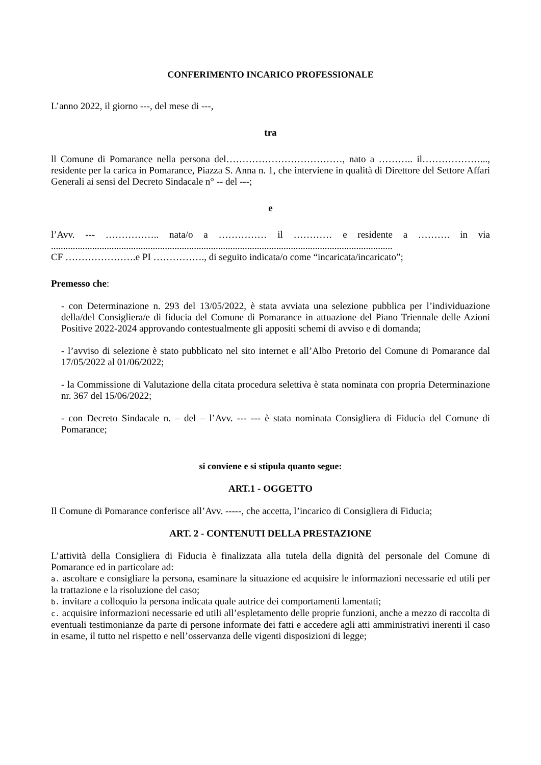CONFERIMENTO INCARICO PROFESSIONALE
L’anno 2022, il giorno ---, del mese di ---,
tra
ll Comune di Pomarance nella persona del………………………………, nato a ……….. il………………..., residente per la carica in Pomarance, Piazza S. Anna n. 1, che interviene in qualità di Direttore del Settore Affari Generali ai sensi del Decreto Sindacale n° -- del ---;
e
l’Avv. --- …………….. nata/o a …………… il ………… e residente a ………. in via .............................................................................................................................................
CF ………………….e PI ……………., di seguito indicata/o come “incaricata/incaricato”;
Premesso che:
- con Determinazione n. 293 del 13/05/2022, è stata avviata una selezione pubblica per l’individuazione della/del Consigliera/e di fiducia del Comune di Pomarance in attuazione del Piano Triennale delle Azioni Positive 2022-2024 approvando contestualmente gli appositi schemi di avviso e di domanda;
- l’avviso di selezione è stato pubblicato nel sito internet e all’Albo Pretorio del Comune di Pomarance dal 17/05/2022 al 01/06/2022;
- la Commissione di Valutazione della citata procedura selettiva è stata nominata con propria Determinazione nr. 367 del 15/06/2022;
- con Decreto Sindacale n. – del – l’Avv. --- --- è stata nominata Consigliera di Fiducia del Comune di Pomarance;
si conviene e si stipula quanto segue:
ART.1 - OGGETTO
Il Comune di Pomarance conferisce all’Avv. -----, che accetta, l’incarico di Consigliera di Fiducia;
ART. 2 - CONTENUTI DELLA PRESTAZIONE
L’attività della Consigliera di Fiducia è finalizzata alla tutela della dignità del personale del Comune di Pomarance ed in particolare ad:
a. ascoltare e consigliare la persona, esaminare la situazione ed acquisire le informazioni necessarie ed utili per la trattazione e la risoluzione del caso;
b. invitare a colloquio la persona indicata quale autrice dei comportamenti lamentati;
c. acquisire informazioni necessarie ed utili all’espletamento delle proprie funzioni, anche a mezzo di raccolta di eventuali testimonianze da parte di persone informate dei fatti e accedere agli atti amministrativi inerenti il caso in esame, il tutto nel rispetto e nell’osservanza delle vigenti disposizioni di legge;